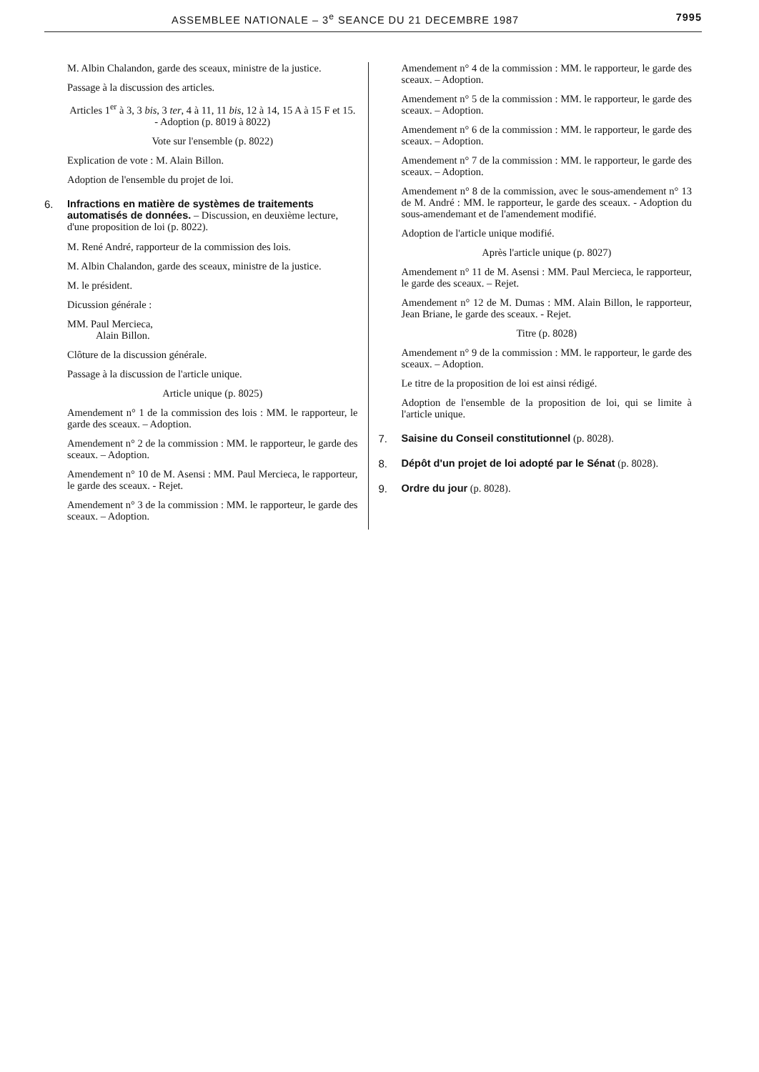ASSEMBLEE NATIONALE – 3<sup>e</sup> SEANCE DU 21 DECEMBRE 1987 7995
M. Albin Chalandon, garde des sceaux, ministre de la justice.
Passage à la discussion des articles.
Articles 1<sup>er</sup> à 3, 3 bis, 3 ter, 4 à 11, 11 bis, 12 à 14, 15 A à 15 F et 15. - Adoption (p. 8019 à 8022)
Vote sur l'ensemble (p. 8022)
Explication de vote : M. Alain Billon.
Adoption de l'ensemble du projet de loi.
6.
Infractions en matière de systèmes de traitements automatisés de données. – Discussion, en deuxième lecture, d'une proposition de loi (p. 8022).
M. René André, rapporteur de la commission des lois.
M. Albin Chalandon, garde des sceaux, ministre de la justice.
M. le président.
Dicussion générale :
MM. Paul Mercieca,
Alain Billon.
Clôture de la discussion générale.
Passage à la discussion de l'article unique.
Article unique (p. 8025)
Amendement n° 1 de la commission des lois : MM. le rapporteur, le garde des sceaux. – Adoption.
Amendement n° 2 de la commission : MM. le rapporteur, le garde des sceaux. – Adoption.
Amendement n° 10 de M. Asensi : MM. Paul Mercieca, le rapporteur, le garde des sceaux. - Rejet.
Amendement n° 3 de la commission : MM. le rapporteur, le garde des sceaux. – Adoption.
Amendement n° 4 de la commission : MM. le rapporteur, le garde des sceaux. – Adoption.
Amendement n° 5 de la commission : MM. le rapporteur, le garde des sceaux. – Adoption.
Amendement n° 6 de la commission : MM. le rapporteur, le garde des sceaux. – Adoption.
Amendement n° 7 de la commission : MM. le rapporteur, le garde des sceaux. – Adoption.
Amendement n° 8 de la commission, avec le sous-amendement n° 13 de M. André : MM. le rapporteur, le garde des sceaux. - Adoption du sous-amendemant et de l'amendement modifié.
Adoption de l'article unique modifié.
Après l'article unique (p. 8027)
Amendement n° 11 de M. Asensi : MM. Paul Mercieca, le rapporteur, le garde des sceaux. – Rejet.
Amendement n° 12 de M. Dumas : MM. Alain Billon, le rapporteur, Jean Briane, le garde des sceaux. - Rejet.
Titre (p. 8028)
Amendement n° 9 de la commission : MM. le rapporteur, le garde des sceaux. – Adoption.
Le titre de la proposition de loi est ainsi rédigé.
Adoption de l'ensemble de la proposition de loi, qui se limite à l'article unique.
7.
Saisine du Conseil constitutionnel (p. 8028).
8.
Dépôt d'un projet de loi adopté par le Sénat (p. 8028).
9.
Ordre du jour (p. 8028).